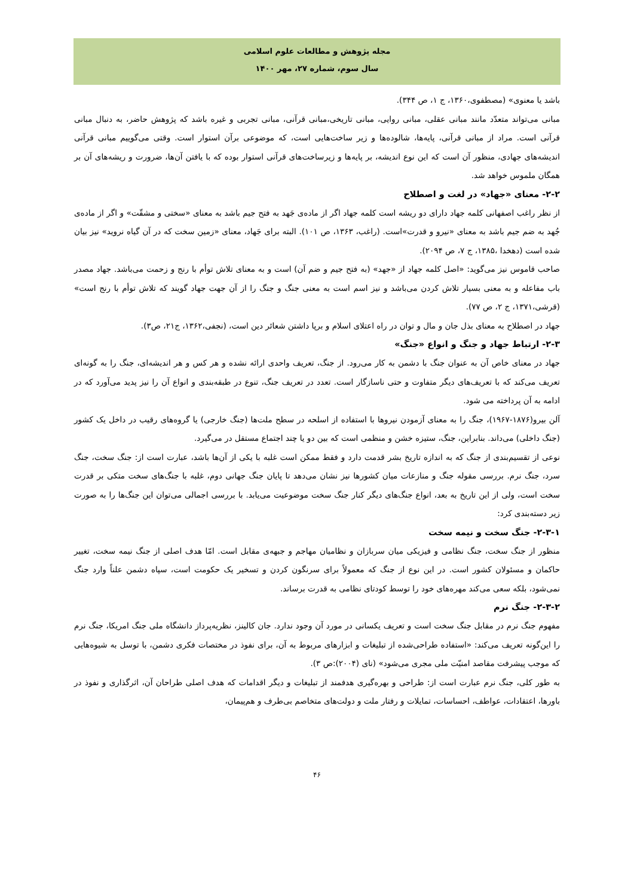مجله پژوهش و مطالعات علوم اسلامی
سال سوم، شماره ۲۷، مهر ۱۴۰۰
باشد یا معنوی» (مصطفوی،۱۳۶۰، ج ۱، ص ۳۴۴).
مبانی می‌تواند متعدّد مانند مبانی عقلی، مبانی روایی، مبانی تاریخی،مبانی قرآنی، مبانی تجربی و غیره باشد که پژوهش حاضر، به دنبال مبانی قرآنی است. مراد از مبانی قرآنی، پایه‌ها، شالوده‌ها و زیر ساخت‌هایی است، که موضوعی برآن استوار است. وقتی می‌گوییم مبانی قرآنی اندیشه‌های جهادی، منظور آن است که این نوع اندیشه، بر پایه‌ها و زیرساخت‌های قرآنی استوار بوده که با یافتن آن‌ها، ضرورت و ریشه‌های آن بر همگان ملموس خواهد شد.
۲-۲- معنای «جهاد» در لغت و اصطلاح
از نظر راغب اصفهانی کلمه جهاد دارای دو ریشه است کلمه جهاد اگر از ماده‌ی جَهد به فتح جیم باشد به معنای «سختی و مشقّت» و اگر از ماده‌ی جُهد به ضم جیم باشد به معنای «نیرو و قدرت»است. (راغب، ۱۳۶۳، ص ۱۰۱). البته برای جَهاد، معنای «زمین سخت که در آن گیاه نروید» نیز بیان شده است (دهخدا ،۱۳۸۵، ج ۷، ص ۲۰۹۴).
صاحب قاموس نیز می‌گوید: «اصل کلمه جهاد از «جهد» (به فتح جیم و ضم آن) است و به معنای تلاش توأم با رنج و زحمت می‌باشد. جهاد مصدر باب مفاعله و به معنی بسیار تلاش کردن می‌باشد و نیز اسم است به معنی جنگ و جنگ را از آن جهت جهاد گویند که تلاش توأم با رنج است» (قرشی،۱۳۷۱، ج ۲، ص ۷۷).
جهاد در اصطلاح به معنای بذل جان و مال و توان در راه اعتلای اسلام و برپا داشتن شعائر دین است، (نجفی،۱۳۶۲، ج۲۱، ص۳).
۲-۳- ارتباط جهاد و جنگ و انواع «جنگ»
جهاد در معنای خاص آن به عنوان جنگ با دشمن به کار می‌رود. از جنگ، تعریف واحدی ارائه نشده و هر کس و هر اندیشه‌ای، جنگ را به گونه‌ای تعریف می‌کند که با تعریف‌های دیگر متفاوت و حتی ناسازگار است. تعدد در تعریف جنگ، تنوع در طبقه‌بندی و انواع آن را نیز پدید می‌آورد که در ادامه به آن پرداخته می شود.
آلن بیرو(۱۸۷۶-۱۹۶۷)، جنگ را به معنای آزمودن نیروها با استفاده از اسلحه در سطح ملت‌ها (جنگ خارجی) یا گروه‌های رقیب در داخل یک کشور (جنگ داخلی) می‌داند. بنابراین، جنگ، ستیزه خشن و منظمی است که بین دو یا چند اجتماع مستقل در می‌گیرد.
نوعی از تقسیم‌بندی از جنگ که به اندازه تاریخ بشر قدمت دارد و فقط ممکن است غلبه با یکی از آن‌ها باشد، عبارت است از: جنگ سخت، جنگ سرد، جنگ نرم. بررسی مقوله جنگ و منازعات میان کشورها نیز نشان می‌دهد تا پایان جنگ جهانی دوم، غلبه با جنگ‌های سخت متکی بر قدرت سخت است، ولی از این تاریخ به بعد، انواع جنگ‌های دیگر کنار جنگ سخت موضوعیت می‌یابد. با بررسی اجمالی می‌توان این جنگ‌ها را به صورت زیر دسته‌بندی کرد:
۲-۳-۱- جنگ سخت و نیمه سخت
منظور از جنگ سخت، جنگ نظامی و فیزیکی میان سربازان و نظامیان مهاجم و جبهه‌ی مقابل است. امّا هدف اصلی از جنگ نیمه سخت، تغییر حاکمان و مسئولان کشور است. در این نوع از جنگ که معمولاً برای سرنگون کردن و تسخیر یک حکومت است، سپاه دشمن علناً وارد جنگ نمی‌شود، بلکه سعی می‌کند مهره‌های خود را توسط کودتای نظامی به قدرت برساند.
۲-۳-۲- جنگ نرم
مفهوم جنگ نرم در مقابل جنگ سخت است و تعریف یکسانی در مورد آن وجود ندارد. جان کالینز، نظریه‌پرداز دانشگاه ملی جنگ امریکا، جنگ نرم را این‌گونه تعریف می‌کند: «استفاده طراحی‌شده از تبلیغات و ابزارهای مربوط به آن، برای نفوذ در مختصات فکری دشمن، با توسل به شیوه‌هایی که موجب پیشرفت مقاصد امنیّت ملی مجری می‌شود» (نای (۲۰۰۴):ص ۳).
به طور کلی، جنگ نرم عبارت است از: طراحی و بهره‌گیری هدفمند از تبلیغات و دیگر اقدامات که هدف اصلی طراحان آن، اثرگذاری و نفوذ در باورها، اعتقادات، عواطف، احساسات، تمایلات و رفتار ملت و دولت‌های متخاصم بی‌طرف و هم‌پیمان،
۴۶